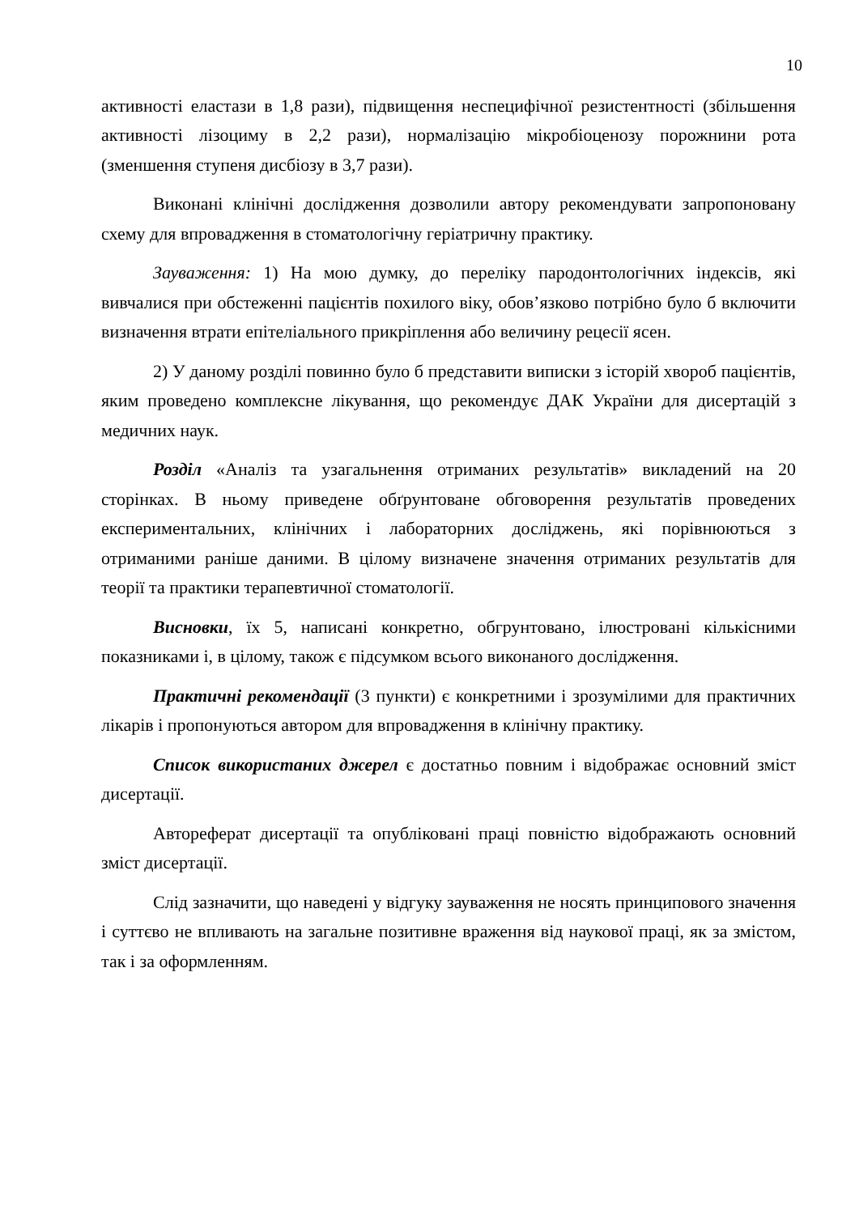10
активності еластази в 1,8 рази), підвищення неспецифічної резистентності (збільшення активності лізоциму в 2,2 рази), нормалізацію мікробіоценозу порожнини рота (зменшення ступеня дисбіозу в 3,7 рази).
Виконані клінічні дослідження дозволили автору рекомендувати запропоновану схему для впровадження в стоматологічну геріатричну практику.
Зауваження: 1) На мою думку, до переліку пародонтологічних індексів, які вивчалися при обстеженні пацієнтів похилого віку, обов’язково потрібно було б включити визначення втрати епітеліального прикріплення або величину рецесії ясен.
2) У даному розділі повинно було б представити виписки з історій хвороб пацієнтів, яким проведено комплексне лікування, що рекомендує ДАК України для дисертацій з медичних наук.
Розділ «Аналіз та узагальнення отриманих результатів» викладений на 20 сторінках. В ньому приведене обґрунтоване обговорення результатів проведених експериментальних, клінічних і лабораторних досліджень, які порівнюються з отриманими раніше даними. В цілому визначене значення отриманих результатів для теорії та практики терапевтичної стоматології.
Висновки, їх 5, написані конкретно, обгрунтовано, ілюстровані кількісними показниками і, в цілому, також є підсумком всього виконаного дослідження.
Практичні рекомендації (3 пункти) є конкретними і зрозумілими для практичних лікарів і пропонуються автором для впровадження в клінічну практику.
Список використаних джерел є достатньо повним і відображає основний зміст дисертації.
Автореферат дисертації та опубліковані праці повністю відображають основний зміст дисертації.
Слід зазначити, що наведені у відгуку зауваження не носять принципового значення і суттєво не впливають на загальне позитивне враження від наукової праці, як за змістом, так і за оформленням.